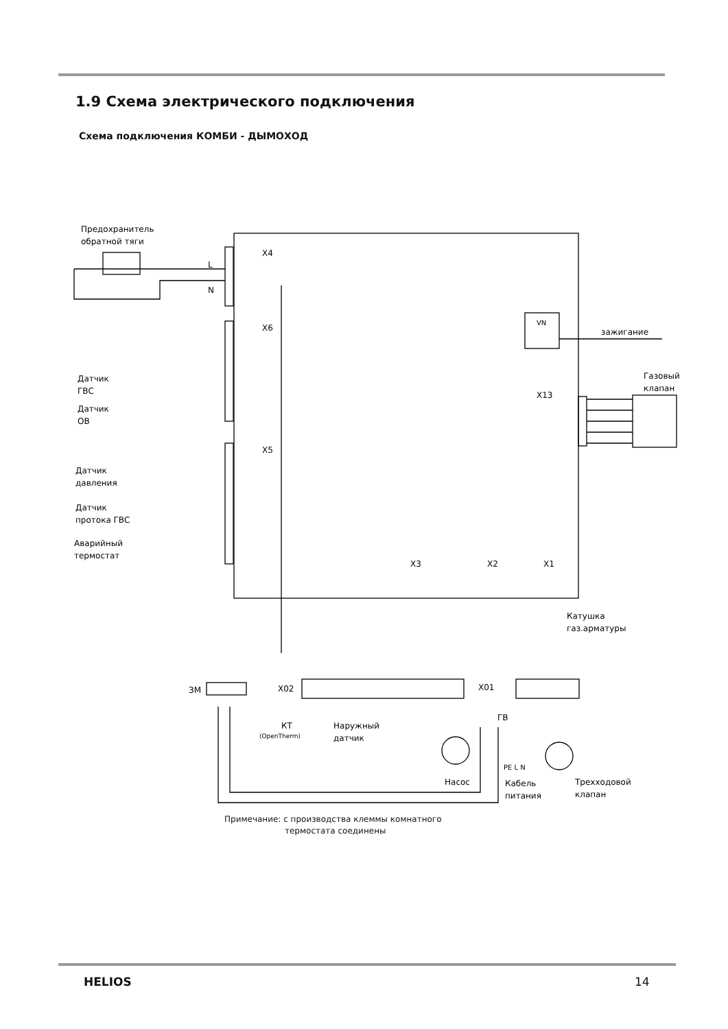1.9 Схема электрического подключения
Схема подключения КОМБИ - ДЫМОХОД
Предохранитель
обратной тяги
X4
X6
X5
L
N
VN
зажигание
Газовый
клапан
X13
Датчик
ГВС
Датчик
ОВ
Датчик
давления
Датчик
протока ГВС
Аварийный
термостат
X3
X2
X1
Катушка
газ.арматуры
ЗМ
X02
X01
КТ
(OpenTherm)
Наружный
датчик
ГВ
Насос
PE L N
Кабель
питания
Трехходовой
клапан
Примечание: с производства клеммы комнатного
термостата соединены
HELIOS 14